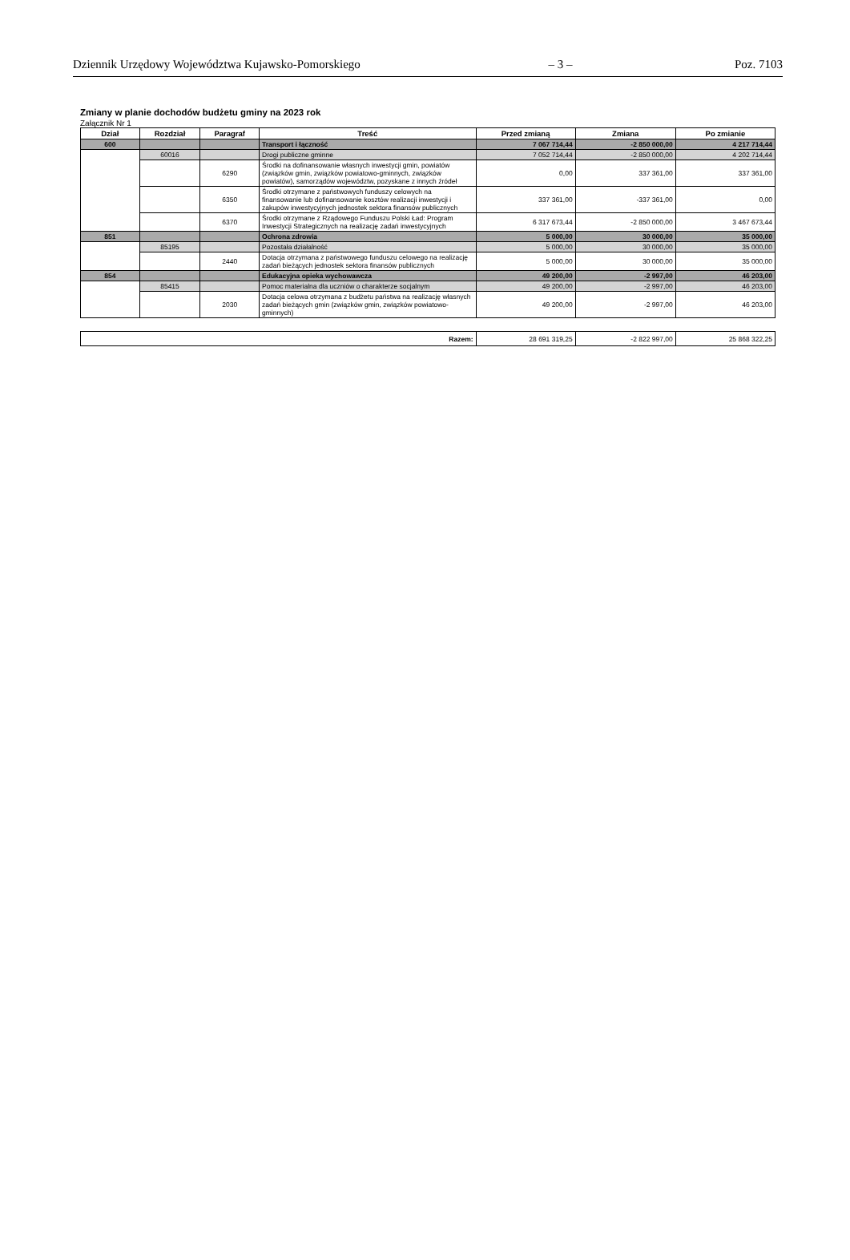Dziennik Urzędowy Województwa Kujawsko-Pomorskiego – 3 – Poz. 7103
Zmiany w planie dochodów budżetu gminy na 2023 rok
Załącznik Nr 1
| Dział | Rozdział | Paragraf | Treść | Przed zmianą | Zmiana | Po zmianie |
| --- | --- | --- | --- | --- | --- | --- |
| 600 | | | Transport i łączność | 7 067 714,44 | -2 850 000,00 | 4 217 714,44 |
| | 60016 | | Drogi publiczne gminne | 7 052 714,44 | -2 850 000,00 | 4 202 714,44 |
| | | 6290 | Środki na dofinansowanie własnych inwestycji gmin, powiatów (związków gmin, związków powiatowo-gminnych, związków powiatów), samorządów województw, pozyskane z innych źródeł | 0,00 | 337 361,00 | 337 361,00 |
| | | 6350 | Środki otrzymane z państwowych funduszy celowych na finansowanie lub dofinansowanie kosztów realizacji inwestycji i zakupów inwestycyjnych jednostek sektora finansów publicznych | 337 361,00 | -337 361,00 | 0,00 |
| | | 6370 | Środki otrzymane z Rządowego Funduszu Polski Ład: Program Inwestycji Strategicznych na realizację zadań inwestycyjnych | 6 317 673,44 | -2 850 000,00 | 3 467 673,44 |
| 851 | | | Ochrona zdrowia | 5 000,00 | 30 000,00 | 35 000,00 |
| | 85195 | | Pozostała działalność | 5 000,00 | 30 000,00 | 35 000,00 |
| | | 2440 | Dotacja otrzymana z państwowego funduszu celowego na realizację zadań bieżących jednostek sektora finansów publicznych | 5 000,00 | 30 000,00 | 35 000,00 |
| 854 | | | Edukacyjna opieka wychowawcza | 49 200,00 | -2 997,00 | 46 203,00 |
| | 85415 | | Pomoc materialna dla uczniów o charakterze socjalnym | 49 200,00 | -2 997,00 | 46 203,00 |
| | | 2030 | Dotacja celowa otrzymana z budżetu państwa na realizację własnych zadań bieżących gmin (związków gmin, związków powiatowo-gminnych) | 49 200,00 | -2 997,00 | 46 203,00 |
| Razem: | 28 691 319,25 | -2 822 997,00 | 25 868 322,25 |